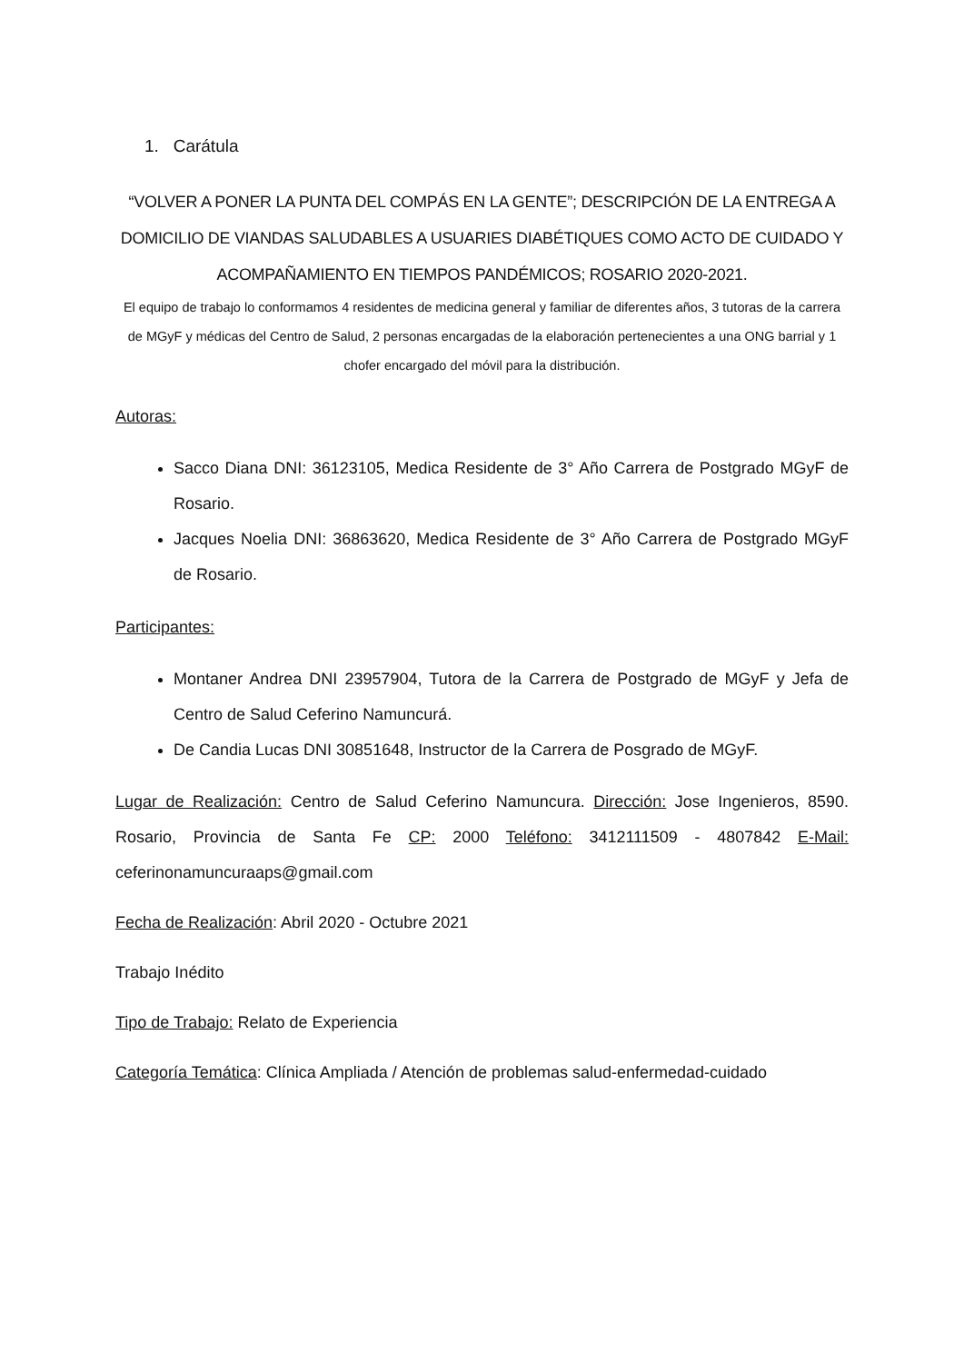1. Carátula
“VOLVER A PONER LA PUNTA DEL COMPÁS EN LA GENTE”; DESCRIPCIÓN DE LA ENTREGA A DOMICILIO DE VIANDAS SALUDABLES A USUARIES DIABÉTIQUES COMO ACTO DE CUIDADO Y ACOMPAÑAMIENTO EN TIEMPOS PANDÉMICOS; ROSARIO 2020-2021.
El equipo de trabajo lo conformamos 4 residentes de medicina general y familiar de diferentes años, 3 tutoras de la carrera de MGyF y médicas del Centro de Salud, 2 personas encargadas de la elaboración pertenecientes a una ONG barrial y 1 chofer encargado del móvil para la distribución.
Autoras:
Sacco Diana DNI: 36123105, Medica Residente de 3° Año Carrera de Postgrado MGyF de Rosario.
Jacques Noelia DNI: 36863620, Medica Residente de 3° Año Carrera de Postgrado MGyF de Rosario.
Participantes:
Montaner Andrea DNI 23957904, Tutora de la Carrera de Postgrado de MGyF y Jefa de Centro de Salud Ceferino Namuncurá.
De Candia Lucas DNI 30851648, Instructor de la Carrera de Posgrado de MGyF.
Lugar de Realización: Centro de Salud Ceferino Namuncura. Dirección: Jose Ingenieros, 8590. Rosario, Provincia de Santa Fe CP: 2000 Teléfono: 3412111509 - 4807842 E-Mail: ceferinonamuncuraaps@gmail.com
Fecha de Realización: Abril 2020 - Octubre 2021
Trabajo Inédito
Tipo de Trabajo: Relato de Experiencia
Categoría Temática: Clínica Ampliada / Atención de problemas salud-enfermedad-cuidado